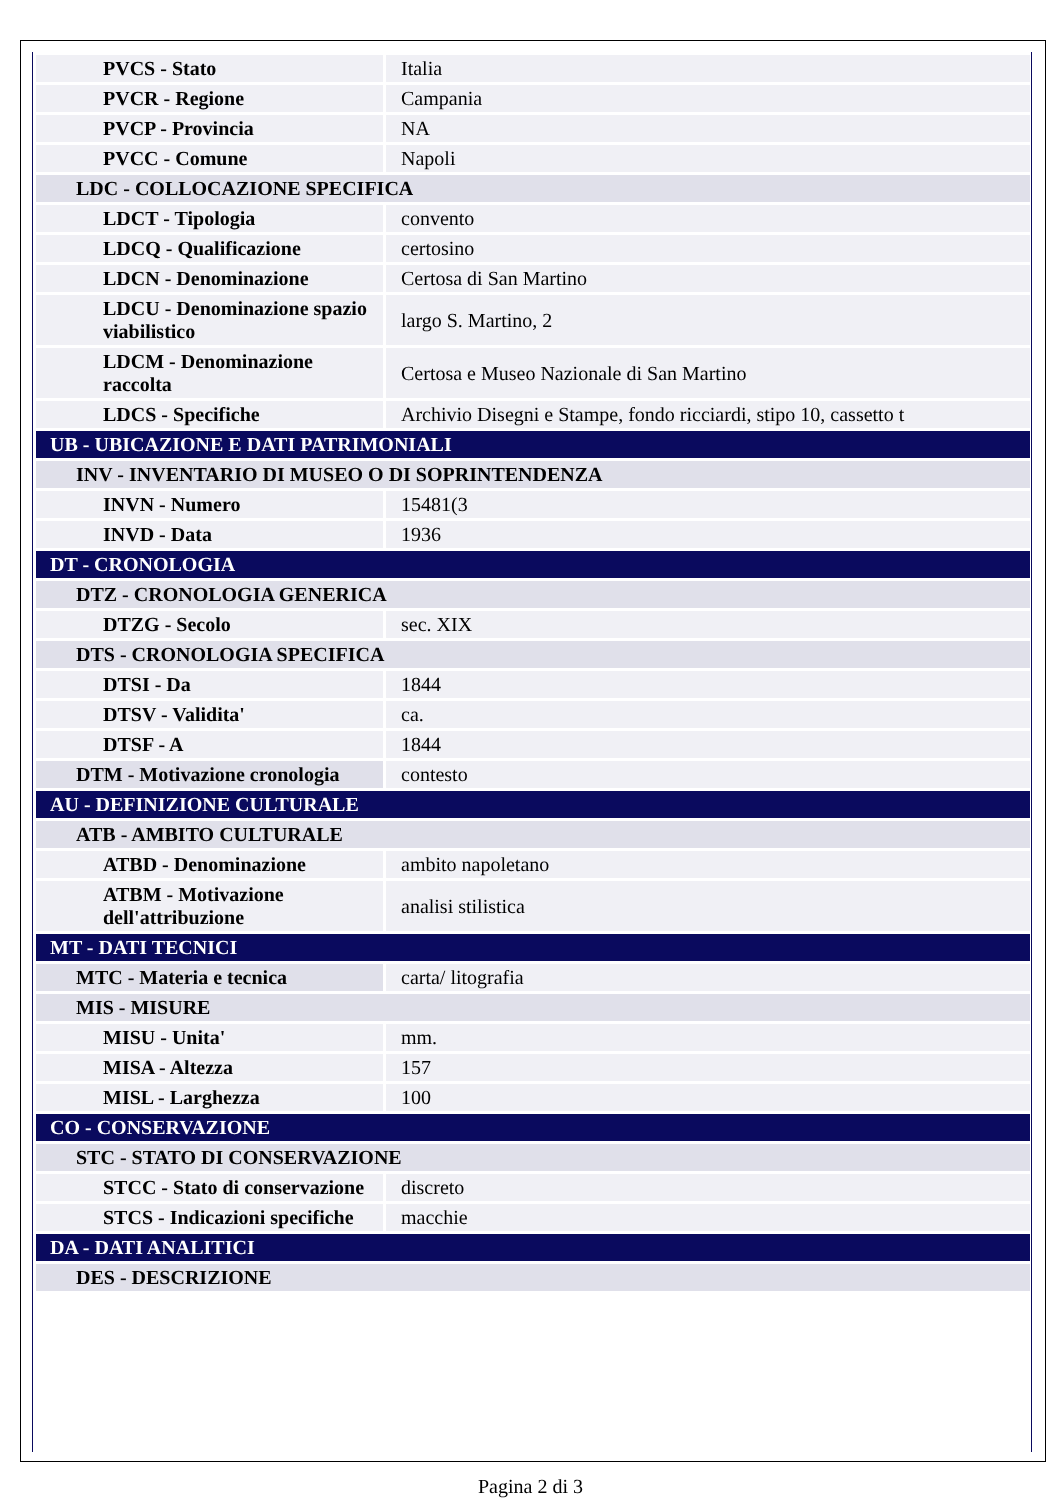| PVCS - Stato | Italia |
| PVCR - Regione | Campania |
| PVCP - Provincia | NA |
| PVCC - Comune | Napoli |
| LDC - COLLOCAZIONE SPECIFICA | |
| LDCT - Tipologia | convento |
| LDCQ - Qualificazione | certosino |
| LDCN - Denominazione | Certosa di San Martino |
| LDCU - Denominazione spazio viabilistico | largo S. Martino, 2 |
| LDCM - Denominazione raccolta | Certosa e Museo Nazionale di San Martino |
| LDCS - Specifiche | Archivio Disegni e Stampe, fondo ricciardi, stipo 10, cassetto t |
| UB - UBICAZIONE E DATI PATRIMONIALI | |
| INV - INVENTARIO DI MUSEO O DI SOPRINTENDENZA | |
| INVN - Numero | 15481(3 |
| INVD - Data | 1936 |
| DT - CRONOLOGIA | |
| DTZ - CRONOLOGIA GENERICA | |
| DTZG - Secolo | sec. XIX |
| DTS - CRONOLOGIA SPECIFICA | |
| DTSI - Da | 1844 |
| DTSV - Validita' | ca. |
| DTSF - A | 1844 |
| DTM - Motivazione cronologia | contesto |
| AU - DEFINIZIONE CULTURALE | |
| ATB - AMBITO CULTURALE | |
| ATBD - Denominazione | ambito napoletano |
| ATBM - Motivazione dell'attribuzione | analisi stilistica |
| MT - DATI TECNICI | |
| MTC - Materia e tecnica | carta/ litografia |
| MIS - MISURE | |
| MISU - Unita' | mm. |
| MISA - Altezza | 157 |
| MISL - Larghezza | 100 |
| CO - CONSERVAZIONE | |
| STC - STATO DI CONSERVAZIONE | |
| STCC - Stato di conservazione | discreto |
| STCS - Indicazioni specifiche | macchie |
| DA - DATI ANALITICI | |
| DES - DESCRIZIONE | |
Pagina 2 di 3